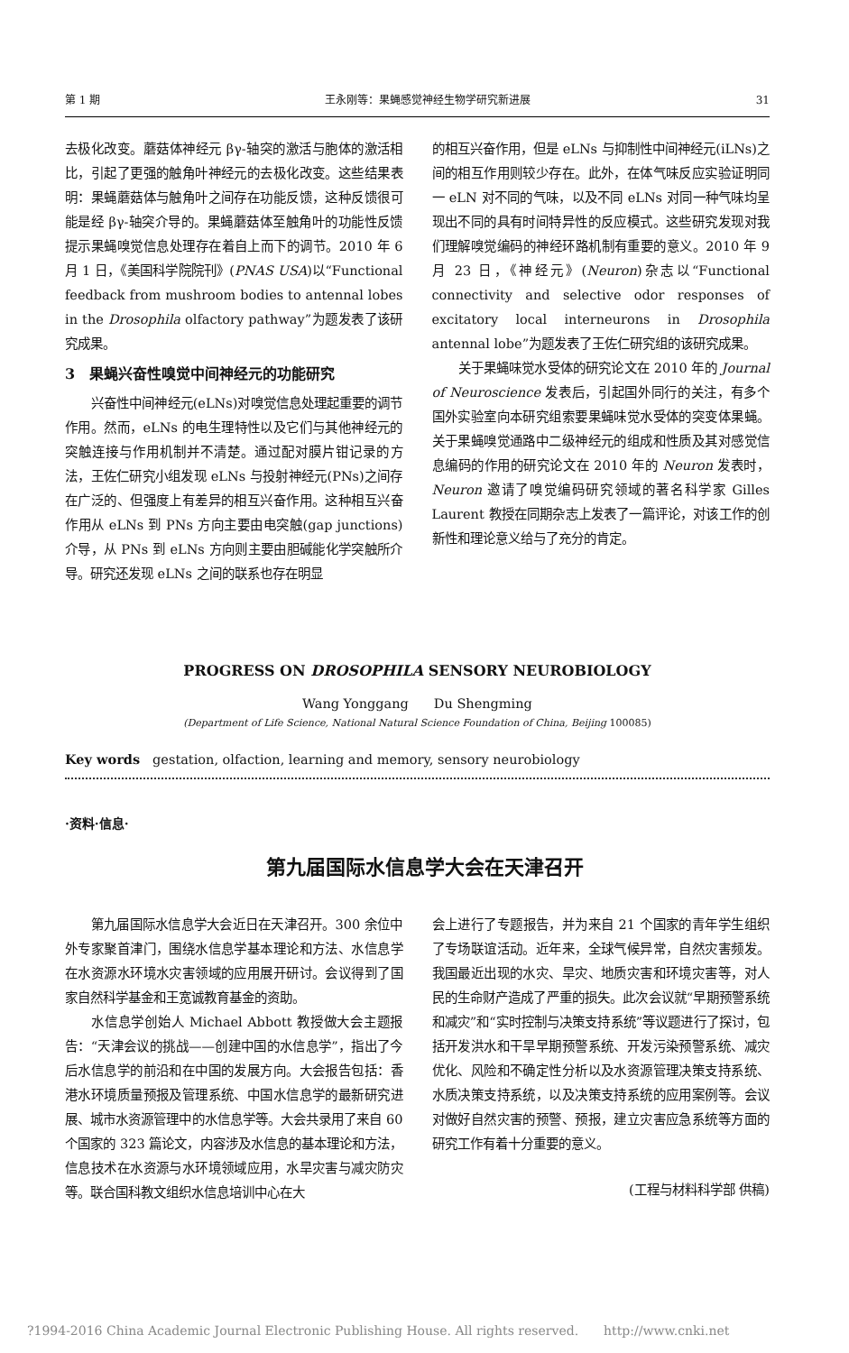第 1 期 王永刚等：果蝇感觉神经生物学研究新进展 31
去极化改变。蘑菇体神经元 βγ-轴突的激活与胞体的激活相比，引起了更强的触角叶神经元的去极化改变。这些结果表明：果蝇蘑菇体与触角叶之间存在功能反馈，这种反馈很可能是经 βγ-轴突介导的。果蝇蘑菇体至触角叶的功能性反馈提示果蝇嗅觉信息处理存在着自上而下的调节。2010 年 6 月 1 日，《美国科学院院刊》(PNAS USA)以“Functional feedback from mushroom bodies to antennal lobes in the Drosophila olfactory pathway”为题发表了该研究成果。
3　果蝇兴奋性嗅觉中间神经元的功能研究
兴奋性中间神经元(eLNs)对嗅觉信息处理起重要的调节作用。然而，eLNs 的电生理特性以及它们与其他神经元的突触连接与作用机制并不清楚。通过配对膜片钳记录的方法，王佐仁研究小组发现 eLNs 与投射神经元(PNs)之间存在广泛的、但强度上有差异的相互兴奋作用。这种相互兴奋作用从 eLNs 到 PNs 方向主要由电突触(gap junctions)介导，从 PNs 到 eLNs 方向则主要由胆碱能化学突触所介导。研究还发现 eLNs 之间的联系也存在明显
的相互兴奋作用，但是 eLNs 与抑制性中间神经元(iLNs)之间的相互作用则较少存在。此外，在体气味反应实验证明同一 eLN 对不同的气味，以及不同 eLNs 对同一种气味均呈现出不同的具有时间特异性的反应模式。这些研究发现对我们理解嗅觉编码的神经环路机制有重要的意义。2010 年 9 月 23 日，《神经元》(Neuron)杂志以“Functional connectivity and selective odor responses of excitatory local interneurons in Drosophila antennal lobe”为题发表了王佐仁研究组的该研究成果。
关于果蝇味觉水受体的研究论文在 2010 年的 Journal of Neuroscience 发表后，引起国外同行的关注，有多个国外实验室向本研究组索要果蝇味觉水受体的突变体果蝇。关于果蝇嗅觉通路中二级神经元的组成和性质及其对感觉信息编码的作用的研究论文在 2010 年的 Neuron 发表时，Neuron 邀请了嗅觉编码研究领域的著名科学家 Gilles Laurent 教授在同期杂志上发表了一篇评论，对该工作的创新性和理论意义给与了充分的肯定。
PROGRESS ON DROSOPHILA SENSORY NEUROBIOLOGY
Wang Yonggang　　Du Shengming
(Department of Life Science, National Natural Science Foundation of China, Beijing 100085)
Key words　gestation, olfaction, learning and memory, sensory neurobiology
·资料·信息·
第九届国际水信息学大会在天津召开
第九届国际水信息学大会近日在天津召开。300 余位中外专家聚首津门，围绕水信息学基本理论和方法、水信息学在水资源水环境水灾害领域的应用展开研讨。会议得到了国家自然科学基金和王宽诚教育基金的资助。
水信息学创始人 Michael Abbott 教授做大会主题报告：“天津会议的挑战——创建中国的水信息学”，指出了今后水信息学的前沿和在中国的发展方向。大会报告包括：香港水环境质量预报及管理系统、中国水信息学的最新研究进展、城市水资源管理中的水信息学等。大会共录用了来自 60 个国家的 323 篇论文，内容涉及水信息的基本理论和方法，信息技术在水资源与水环境领域应用，水旱灾害与减灾防灾等。联合国科教文组织水信息培训中心在大
会上进行了专题报告，并为来自 21 个国家的青年学生组织了专场联谊活动。近年来，全球气候异常，自然灾害频发。我国最近出现的水灾、旱灾、地质灾害和环境灾害等，对人民的生命财产造成了严重的损失。此次会议就“早期预警系统和减灾”和“实时控制与决策支持系统”等议题进行了探讨，包括开发洪水和干旱早期预警系统、开发污染预警系统、减灾优化、风险和不确定性分析以及水资源管理决策支持系统、水质决策支持系统，以及决策支持系统的应用案例等。会议对做好自然灾害的预警、预报，建立灾害应急系统等方面的研究工作有着十分重要的意义。
(工程与材料科学部 供稿)
?1994-2016 China Academic Journal Electronic Publishing House. All rights reserved.　　http://www.cnki.net